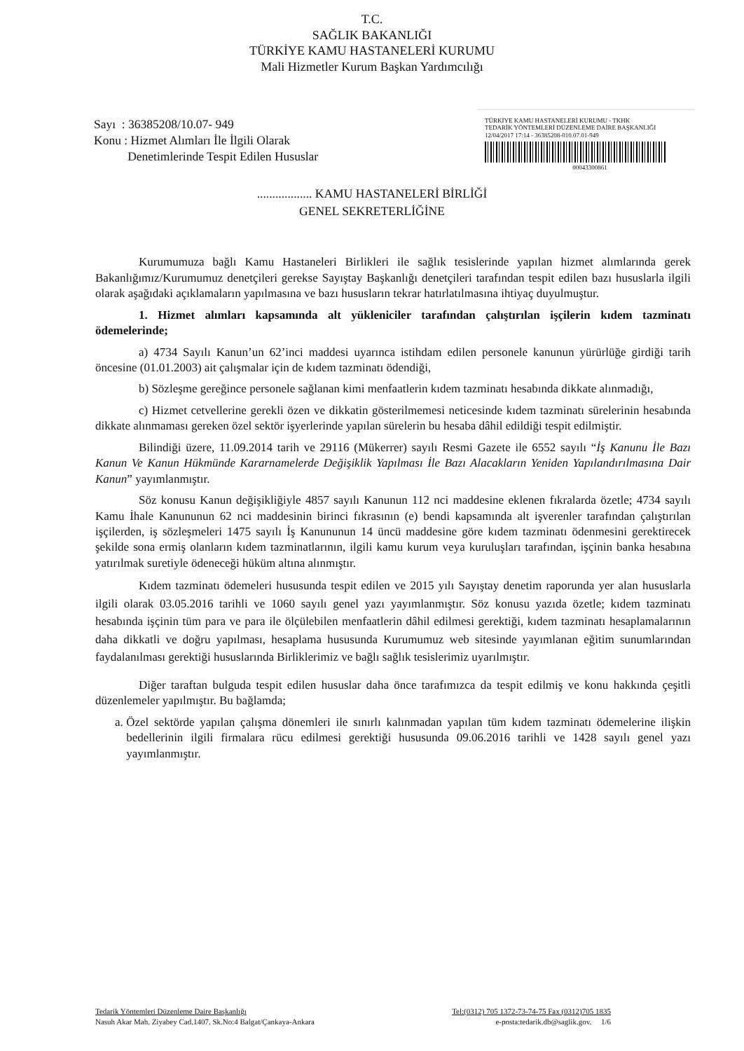T.C.
SAĞLIK BAKANLIĞI
TÜRKİYE KAMU HASTANELERİ KURUMU
Mali Hizmetler Kurum Başkan Yardımcılığı
Sayı : 36385208/10.07- 949
Konu : Hizmet Alımları İle İlgili Olarak
Denetimlerinde Tespit Edilen Hususlar
TÜRKİYE KAMU HASTANELERİ KURUMU - TKHK
TEDARİK YÖNTEMLERİ DÜZENLEME DAİRE BAŞKANLIĞI
12/04/2017 17:14 - 36385208-010.07.01-949
00043300861
.................. KAMU HASTANELERİ BİRLİĞİ
GENEL SEKRETERLİĞİNE
Kurumumuza bağlı Kamu Hastaneleri Birlikleri ile sağlık tesislerinde yapılan hizmet alımlarında gerek Bakanlığımız/Kurumumuz denetçileri gerekse Sayıştay Başkanlığı denetçileri tarafından tespit edilen bazı hususlarla ilgili olarak aşağıdaki açıklamaların yapılmasına ve bazı hususların tekrar hatırlatılmasına ihtiyaç duyulmuştur.
1. Hizmet alımları kapsamında alt yükleniciler tarafından çalıştırılan işçilerin kıdem tazminatı ödemelerinde;
a) 4734 Sayılı Kanun’un 62’inci maddesi uyarınca istihdam edilen personele kanunun yürürlüğe girdiği tarih öncesine (01.01.2003) ait çalışmalar için de kıdem tazminatı ödendiği,
b) Sözleşme gereğince personele sağlanan kimi menfaatlerin kıdem tazminatı hesabında dikkate alınmadığı,
c) Hizmet cetvellerine gerekli özen ve dikkatin gösterilmemesi neticesinde kıdem tazminatı sürelerinin hesabında dikkate alınmaması gereken özel sektör işyerlerinde yapılan sürelerin bu hesaba dâhil edildiği tespit edilmiştir.
Bilindiği üzere, 11.09.2014 tarih ve 29116 (Mükerrer) sayılı Resmi Gazete ile 6552 sayılı “İş Kanunu İle Bazı Kanun Ve Kanun Hükmünde Kararnamelerde Değişiklik Yapılması İle Bazı Alacakların Yeniden Yapılandırılmasına Dair Kanun” yayımlanmıştır.
Söz konusu Kanun değişikliğiyle 4857 sayılı Kanunun 112 nci maddesine eklenen fıkralarda özetle; 4734 sayılı Kamu İhale Kanununun 62 nci maddesinin birinci fıkrasının (e) bendi kapsamında alt işverenler tarafından çalıştırılan işçilerden, iş sözleşmeleri 1475 sayılı İş Kanununun 14 üncü maddesine göre kıdem tazminatı ödenmesini gerektirecek şekilde sona ermiş olanların kıdem tazminatlarının, ilgili kamu kurum veya kuruluşları tarafından, işçinin banka hesabına yatırılmak suretiyle ödeneceği hüküm altına alınmıştır.
Kıdem tazminatı ödemeleri hususunda tespit edilen ve 2015 yılı Sayıştay denetim raporunda yer alan hususlarla ilgili olarak 03.05.2016 tarihli ve 1060 sayılı genel yazı yayımlanmıştır. Söz konusu yazıda özetle; kıdem tazminatı hesabında işçinin tüm para ve para ile ölçülebilen menfaatlerin dâhil edilmesi gerektiği, kıdem tazminatı hesaplamalarının daha dikkatli ve doğru yapılması, hesaplama hususunda Kurumumuz web sitesinde yayımlanan eğitim sunumlarından faydalanılması gerektiği hususlarında Birliklerimiz ve bağlı sağlık tesislerimiz uyarılmıştır.
Diğer taraftan bulguda tespit edilen hususlar daha önce tarafımızca da tespit edilmiş ve konu hakkında çeşitli düzenlemeler yapılmıştır. Bu bağlamda;
a. Özel sektörde yapılan çalışma dönemleri ile sınırlı kalınmadan yapılan tüm kıdem tazminatı ödemelerine ilişkin bedellerinin ilgili firmalara rücu edilmesi gerektiği hususunda 09.06.2016 tarihli ve 1428 sayılı genel yazı yayımlanmıştır.
Tedarik Yöntemleri Düzenleme Daire Başkanlığı
Nasuh Akar Mah. Ziyabey Cad.1407. Sk.No:4 Balgat/Çankaya-Ankara
Tel:(0312) 705 1372-73-74-75 Fax (0312)705 1835
e-posta:tedarik.db@saglik.gov. 1/6